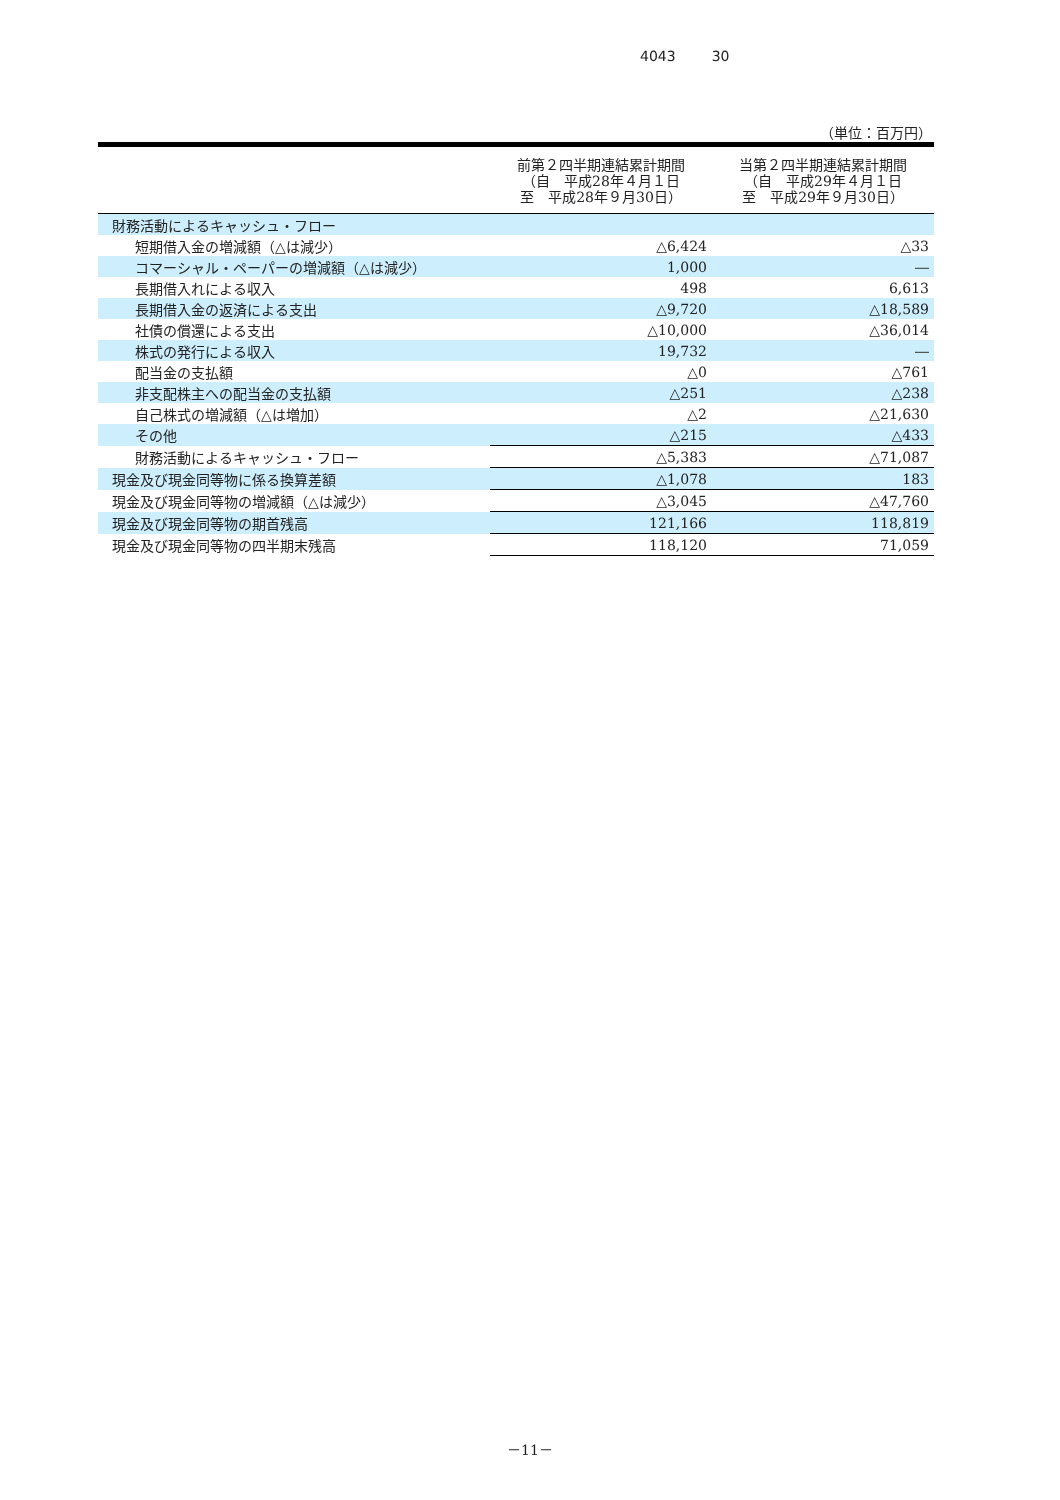4043 30
（単位：百万円）
| | 前第２四半期連結累計期間 （自 平成28年４月１日 至 平成28年９月30日） | 当第２四半期連結累計期間 （自 平成29年４月１日 至 平成29年９月30日） |
| --- | --- | --- |
| 財務活動によるキャッシュ・フロー | | |
| 短期借入金の増減額（△は減少） | △6,424 | △33 |
| コマーシャル・ペーパーの増減額（△は減少） | 1,000 | ― |
| 長期借入れによる収入 | 498 | 6,613 |
| 長期借入金の返済による支出 | △9,720 | △18,589 |
| 社債の償還による支出 | △10,000 | △36,014 |
| 株式の発行による収入 | 19,732 | ― |
| 配当金の支払額 | △0 | △761 |
| 非支配株主への配当金の支払額 | △251 | △238 |
| 自己株式の増減額（△は増加） | △2 | △21,630 |
| その他 | △215 | △433 |
| 財務活動によるキャッシュ・フロー | △5,383 | △71,087 |
| 現金及び現金同等物に係る換算差額 | △1,078 | 183 |
| 現金及び現金同等物の増減額（△は減少） | △3,045 | △47,760 |
| 現金及び現金同等物の期首残高 | 121,166 | 118,819 |
| 現金及び現金同等物の四半期末残高 | 118,120 | 71,059 |
－11－